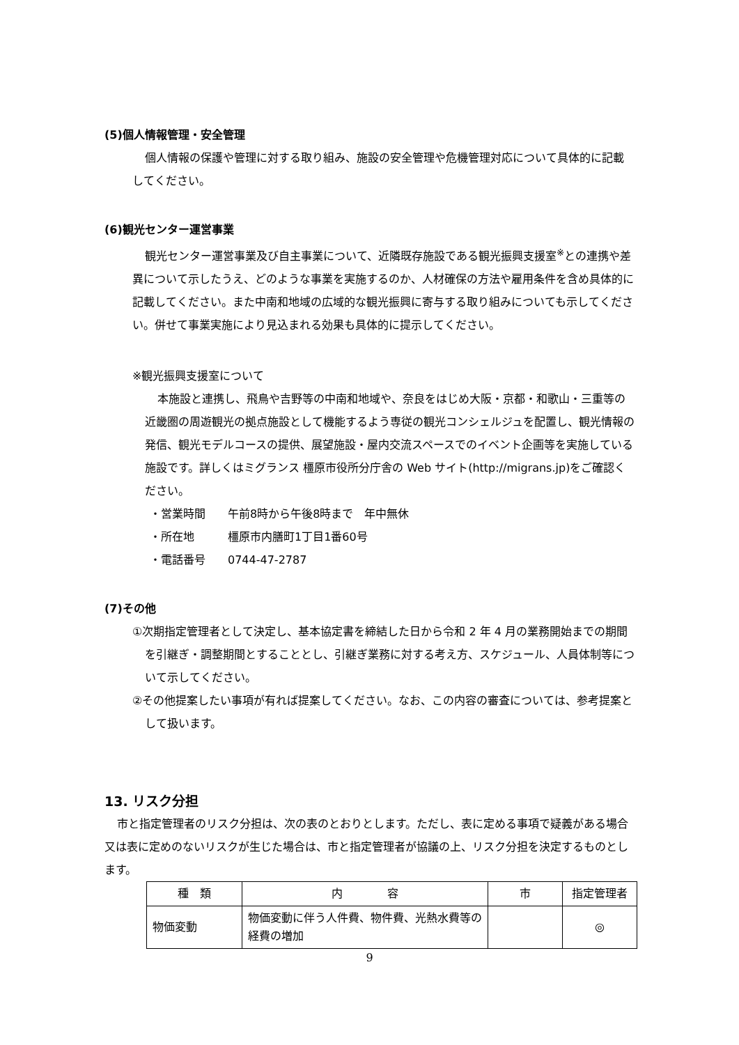(5)個人情報管理・安全管理
個人情報の保護や管理に対する取り組み、施設の安全管理や危機管理対応について具体的に記載してください。
(6)観光センター運営事業
観光センター運営事業及び自主事業について、近隣既存施設である観光振興支援室<sup>※</sup>との連携や差異について示したうえ、どのような事業を実施するのか、人材確保の方法や雇用条件を含め具体的に記載してください。また中南和地域の広域的な観光振興に寄与する取り組みについても示してください。併せて事業実施により見込まれる効果も具体的に提示してください。
※観光振興支援室について
本施設と連携し、飛鳥や吉野等の中南和地域や、奈良をはじめ大阪・京都・和歌山・三重等の近畿圏の周遊観光の拠点施設として機能するよう専従の観光コンシェルジュを配置し、観光情報の発信、観光モデルコースの提供、展望施設・屋内交流スペースでのイベント企画等を実施している施設です。詳しくはミグランス 橿原市役所分庁舎の Web サイト(http://migrans.jp)をご確認ください。
・営業時間　　午前8時から午後8時まで　年中無休
・所在地　　　橿原市内膳町1丁目1番60号
・電話番号　　0744-47-2787
(7)その他
①次期指定管理者として決定し、基本協定書を締結した日から令和 2 年 4 月の業務開始までの期間を引継ぎ・調整期間とすることとし、引継ぎ業務に対する考え方、スケジュール、人員体制等について示してください。
②その他提案したい事項が有れば提案してください。なお、この内容の審査については、参考提案として扱います。
13. リスク分担
市と指定管理者のリスク分担は、次の表のとおりとします。ただし、表に定める事項で疑義がある場合又は表に定めのないリスクが生じた場合は、市と指定管理者が協議の上、リスク分担を決定するものとします。
| 種 類 | 内 容 | 市 | 指定管理者 |
| --- | --- | --- | --- |
| 物価変動 | 物価変動に伴う人件費、物件費、光熱水費等の経費の増加 | | ◎ |
9